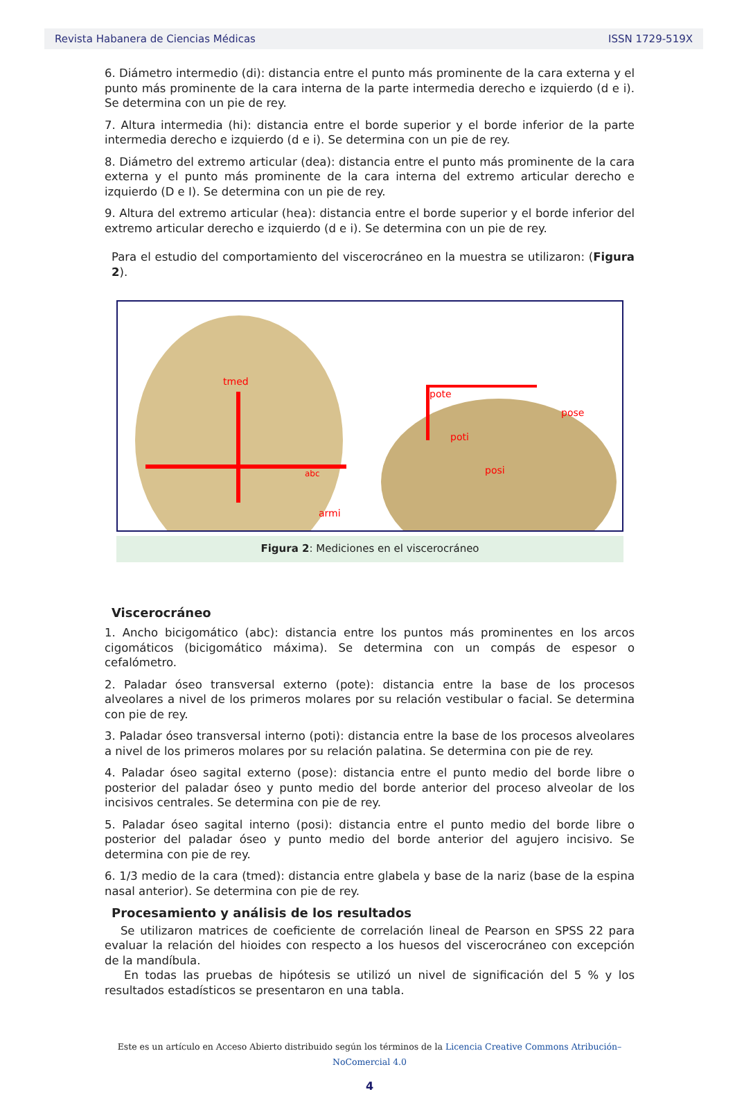Revista Habanera de Ciencias Médicas ISSN 1729-519X
6. Diámetro intermedio (di): distancia entre el punto más prominente de la cara externa y el punto más prominente de la cara interna de la parte intermedia derecho e izquierdo (d e i). Se determina con un pie de rey.
7. Altura intermedia (hi): distancia entre el borde superior y el borde inferior de la parte intermedia derecho e izquierdo (d e i). Se determina con un pie de rey.
8. Diámetro del extremo articular (dea): distancia entre el punto más prominente de la cara externa y el punto más prominente de la cara interna del extremo articular derecho e izquierdo (D e I). Se determina con un pie de rey.
9. Altura del extremo articular (hea): distancia entre el borde superior y el borde inferior del extremo articular derecho e izquierdo (d e i). Se determina con un pie de rey.
Para el estudio del comportamiento del viscerocráneo en la muestra se utilizaron: (Figura 2).
tmed
abc
armi
pote
pose
poti
posi
Figura 2: Mediciones en el viscerocráneo
Viscerocráneo
1. Ancho bicigomático (abc): distancia entre los puntos más prominentes en los arcos cigomáticos (bicigomático máxima). Se determina con un compás de espesor o cefalómetro.
2. Paladar óseo transversal externo (pote): distancia entre la base de los procesos alveolares a nivel de los primeros molares por su relación vestibular o facial. Se determina con pie de rey.
3. Paladar óseo transversal interno (poti): distancia entre la base de los procesos alveolares a nivel de los primeros molares por su relación palatina. Se determina con pie de rey.
4. Paladar óseo sagital externo (pose): distancia entre el punto medio del borde libre o posterior del paladar óseo y punto medio del borde anterior del proceso alveolar de los incisivos centrales. Se determina con pie de rey.
5. Paladar óseo sagital interno (posi): distancia entre el punto medio del borde libre o posterior del paladar óseo y punto medio del borde anterior del agujero incisivo. Se determina con pie de rey.
6. 1/3 medio de la cara (tmed): distancia entre glabela y base de la nariz (base de la espina nasal anterior). Se determina con pie de rey.
Procesamiento y análisis de los resultados
Se utilizaron matrices de coeficiente de correlación lineal de Pearson en SPSS 22 para evaluar la relación del hioides con respecto a los huesos del viscerocráneo con excepción de la mandíbula.
En todas las pruebas de hipótesis se utilizó un nivel de significación del 5 % y los resultados estadísticos se presentaron en una tabla.
Este es un artículo en Acceso Abierto distribuido según los términos de la Licencia Creative Commons Atribución–NoComercial 4.0
4